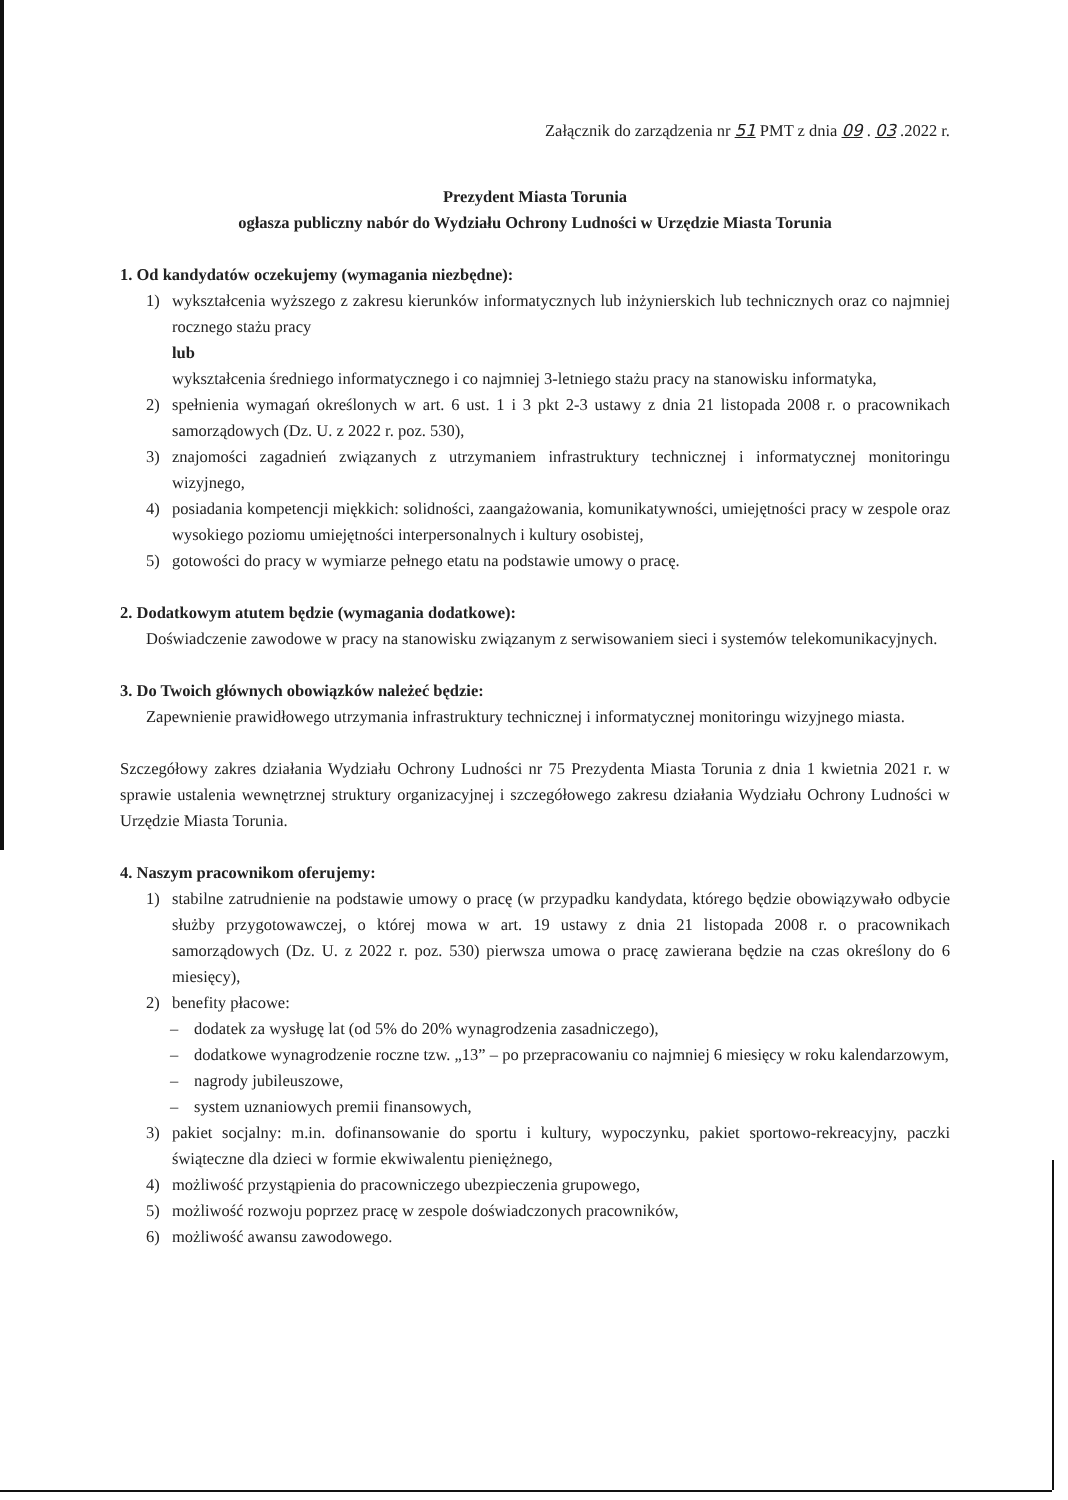Załącznik do zarządzenia nr 51 PMT z dnia 09 . 03 .2022 r.
Prezydent Miasta Torunia
ogłasza publiczny nabór do Wydziału Ochrony Ludności w Urzędzie Miasta Torunia
1. Od kandydatów oczekujemy (wymagania niezbędne):
1) wykształcenia wyższego z zakresu kierunków informatycznych lub inżynierskich lub technicznych oraz co najmniej rocznego stażu pracy
lub
wykształcenia średniego informatycznego i co najmniej 3-letniego stażu pracy na stanowisku informatyka,
2) spełnienia wymagań określonych w art. 6 ust. 1 i 3 pkt 2-3 ustawy z dnia 21 listopada 2008 r. o pracownikach samorządowych (Dz. U. z 2022 r. poz. 530),
3) znajomości zagadnień związanych z utrzymaniem infrastruktury technicznej i informatycznej monitoringu wizyjnego,
4) posiadania kompetencji miękkich: solidności, zaangażowania, komunikatywności, umiejętności pracy w zespole oraz wysokiego poziomu umiejętności interpersonalnych i kultury osobistej,
5) gotowości do pracy w wymiarze pełnego etatu na podstawie umowy o pracę.
2. Dodatkowym atutem będzie (wymagania dodatkowe):
Doświadczenie zawodowe w pracy na stanowisku związanym z serwisowaniem sieci i systemów telekomunikacyjnych.
3. Do Twoich głównych obowiązków należeć będzie:
Zapewnienie prawidłowego utrzymania infrastruktury technicznej i informatycznej monitoringu wizyjnego miasta.
Szczegółowy zakres działania Wydziału Ochrony Ludności nr 75 Prezydenta Miasta Torunia z dnia 1 kwietnia 2021 r. w sprawie ustalenia wewnętrznej struktury organizacyjnej i szczegółowego zakresu działania Wydziału Ochrony Ludności w Urzędzie Miasta Torunia.
4. Naszym pracownikom oferujemy:
1) stabilne zatrudnienie na podstawie umowy o pracę (w przypadku kandydata, którego będzie obowiązywało odbycie służby przygotowawczej, o której mowa w art. 19 ustawy z dnia 21 listopada 2008 r. o pracownikach samorządowych (Dz. U. z 2022 r. poz. 530) pierwsza umowa o pracę zawierana będzie na czas określony do 6 miesięcy),
2) benefity płacowe:
– dodatek za wysługę lat (od 5% do 20% wynagrodzenia zasadniczego),
– dodatkowe wynagrodzenie roczne tzw. „13” – po przepracowaniu co najmniej 6 miesięcy w roku kalendarzowym,
– nagrody jubileuszowe,
– system uznaniowych premii finansowych,
3) pakiet socjalny: m.in. dofinansowanie do sportu i kultury, wypoczynku, pakiet sportowo-rekreacyjny, paczki świąteczne dla dzieci w formie ekwiwalentu pieniężnego,
4) możliwość przystąpienia do pracowniczego ubezpieczenia grupowego,
5) możliwość rozwoju poprzez pracę w zespole doświadczonych pracowników,
6) możliwość awansu zawodowego.